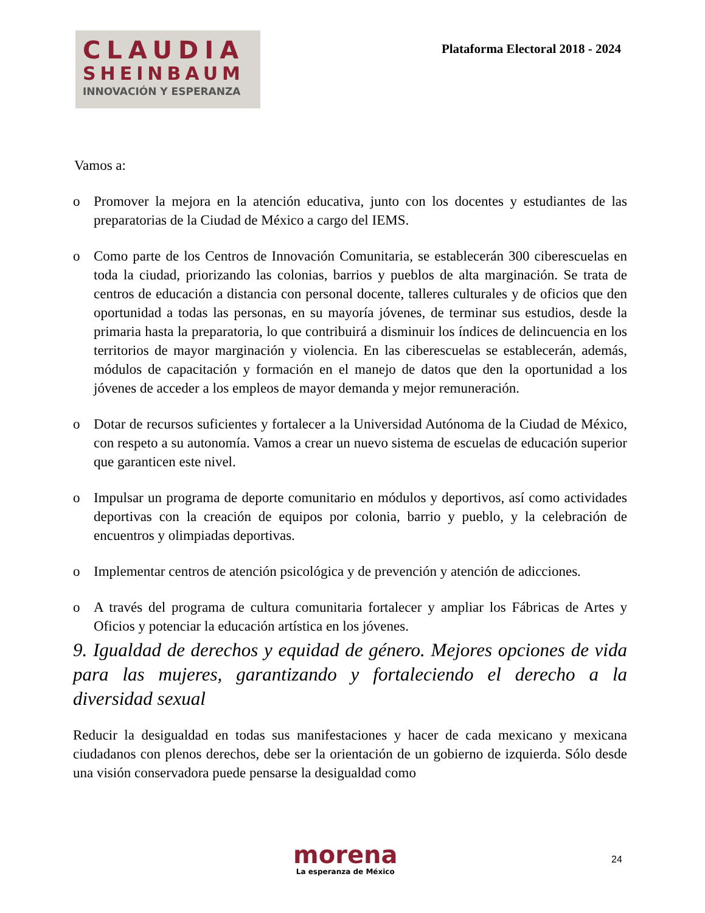CLAUDIA
SHEINBAUM
INNOVACIÓN Y ESPERANZA
Plataforma Electoral 2018 - 2024
Vamos a:
o Promover la mejora en la atención educativa, junto con los docentes y estudiantes de las preparatorias de la Ciudad de México a cargo del IEMS.
o Como parte de los Centros de Innovación Comunitaria, se establecerán 300 ciberescuelas en toda la ciudad, priorizando las colonias, barrios y pueblos de alta marginación. Se trata de centros de educación a distancia con personal docente, talleres culturales y de oficios que den oportunidad a todas las personas, en su mayoría jóvenes, de terminar sus estudios, desde la primaria hasta la preparatoria, lo que contribuirá a disminuir los índices de delincuencia en los territorios de mayor marginación y violencia. En las ciberescuelas se establecerán, además, módulos de capacitación y formación en el manejo de datos que den la oportunidad a los jóvenes de acceder a los empleos de mayor demanda y mejor remuneración.
o Dotar de recursos suficientes y fortalecer a la Universidad Autónoma de la Ciudad de México, con respeto a su autonomía. Vamos a crear un nuevo sistema de escuelas de educación superior que garanticen este nivel.
o Impulsar un programa de deporte comunitario en módulos y deportivos, así como actividades deportivas con la creación de equipos por colonia, barrio y pueblo, y la celebración de encuentros y olimpiadas deportivas.
o Implementar centros de atención psicológica y de prevención y atención de adicciones.
o A través del programa de cultura comunitaria fortalecer y ampliar los Fábricas de Artes y Oficios y potenciar la educación artística en los jóvenes.
9. Igualdad de derechos y equidad de género. Mejores opciones de vida para las mujeres, garantizando y fortaleciendo el derecho a la diversidad sexual
Reducir la desigualdad en todas sus manifestaciones y hacer de cada mexicano y mexicana ciudadanos con plenos derechos, debe ser la orientación de un gobierno de izquierda. Sólo desde una visión conservadora puede pensarse la desigualdad como
morena
La esperanza de México
24